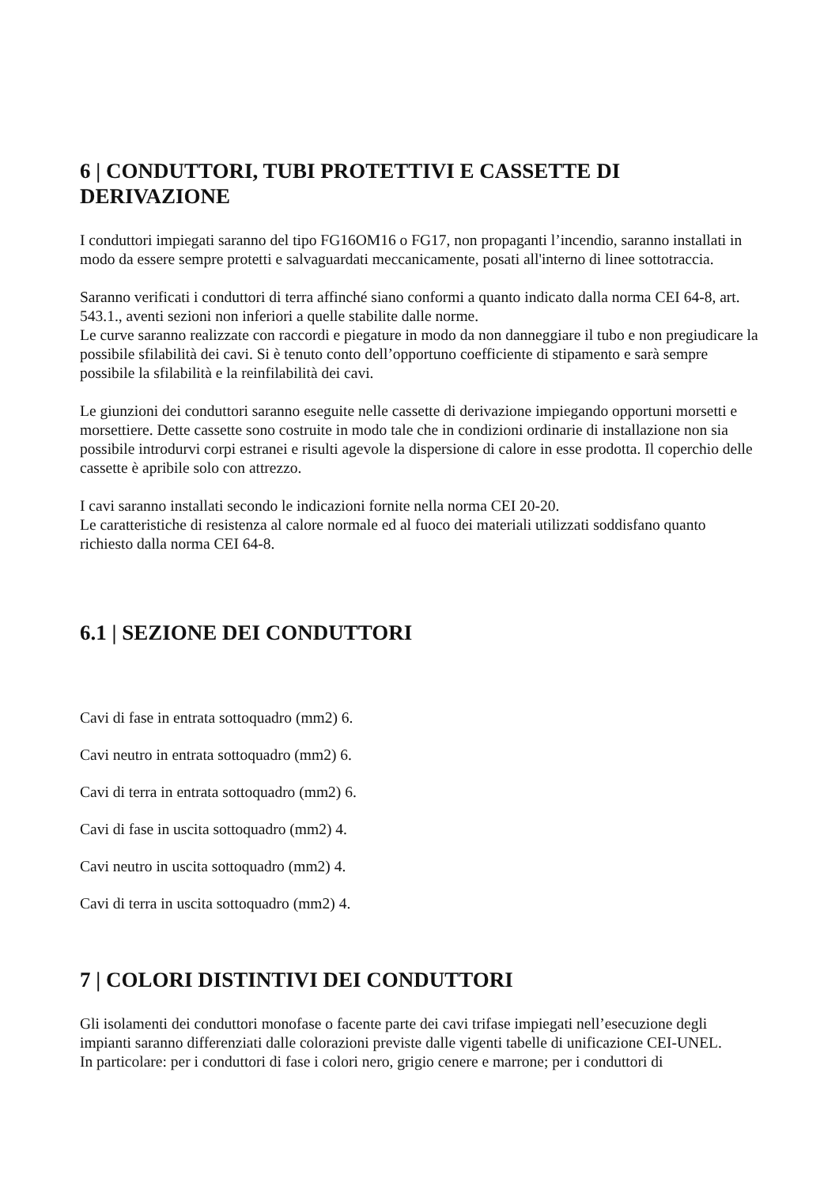6 | CONDUTTORI, TUBI PROTETTIVI E CASSETTE DI DERIVAZIONE
I conduttori impiegati saranno del tipo FG16OM16 o FG17, non propaganti l’incendio, saranno installati in modo da essere sempre protetti e salvaguardati meccanicamente, posati all'interno di linee sottotraccia.
Saranno verificati i conduttori di terra affinché siano conformi a quanto indicato dalla norma CEI 64-8, art. 543.1., aventi sezioni non inferiori a quelle stabilite dalle norme.
Le curve saranno realizzate con raccordi e piegature in modo da non danneggiare il tubo e non pregiudicare la possibile sfilabilità dei cavi. Si è tenuto conto dell’opportuno coefficiente di stipamento e sarà sempre possibile la sfilabilità e la reinfilabilità dei cavi.
Le giunzioni dei conduttori saranno eseguite nelle cassette di derivazione impiegando opportuni morsetti e morsettiere. Dette cassette sono costruite in modo tale che in condizioni ordinarie di installazione non sia possibile introdurvi corpi estranei e risulti agevole la dispersione di calore in esse prodotta. Il coperchio delle cassette è apribile solo con attrezzo.
I cavi saranno installati secondo le indicazioni fornite nella norma CEI 20-20.
Le caratteristiche di resistenza al calore normale ed al fuoco dei materiali utilizzati soddisfano quanto richiesto dalla norma CEI 64-8.
6.1 | SEZIONE DEI CONDUTTORI
Cavi di fase in entrata sottoquadro (mm2) 6.
Cavi neutro in entrata sottoquadro (mm2) 6.
Cavi di terra in entrata sottoquadro (mm2) 6.
Cavi di fase in uscita sottoquadro (mm2) 4.
Cavi neutro in uscita sottoquadro (mm2) 4.
Cavi di terra in uscita sottoquadro (mm2) 4.
7 | COLORI DISTINTIVI DEI CONDUTTORI
Gli isolamenti dei conduttori monofase o facente parte dei cavi trifase impiegati nell’esecuzione degli impianti saranno differenziati dalle colorazioni previste dalle vigenti tabelle di unificazione CEI-UNEL.
In particolare: per i conduttori di fase i colori nero, grigio cenere e marrone; per i conduttori di